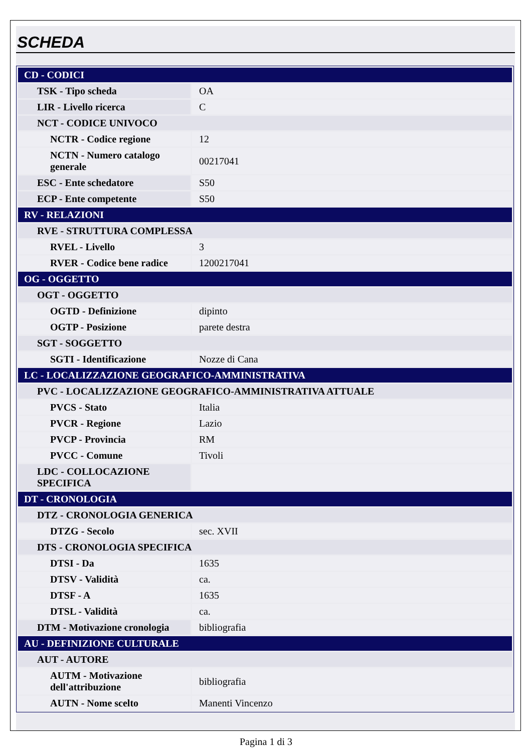SCHEDA
| CD - CODICI | |
| TSK - Tipo scheda | OA |
| LIR - Livello ricerca | C |
| NCT - CODICE UNIVOCO | |
| NCTR - Codice regione | 12 |
| NCTN - Numero catalogo generale | 00217041 |
| ESC - Ente schedatore | S50 |
| ECP - Ente competente | S50 |
| RV - RELAZIONI | |
| RVE - STRUTTURA COMPLESSA | |
| RVEL - Livello | 3 |
| RVER - Codice bene radice | 1200217041 |
| OG - OGGETTO | |
| OGT - OGGETTO | |
| OGTD - Definizione | dipinto |
| OGTP - Posizione | parete destra |
| SGT - SOGGETTO | |
| SGTI - Identificazione | Nozze di Cana |
| LC - LOCALIZZAZIONE GEOGRAFICO-AMMINISTRATIVA | |
| PVC - LOCALIZZAZIONE GEOGRAFICO-AMMINISTRATIVA ATTUALE | |
| PVCS - Stato | Italia |
| PVCR - Regione | Lazio |
| PVCP - Provincia | RM |
| PVCC - Comune | Tivoli |
| LDC - COLLOCAZIONE SPECIFICA | |
| DT - CRONOLOGIA | |
| DTZ - CRONOLOGIA GENERICA | |
| DTZG - Secolo | sec. XVII |
| DTS - CRONOLOGIA SPECIFICA | |
| DTSI - Da | 1635 |
| DTSV - Validità | ca. |
| DTSF - A | 1635 |
| DTSL - Validità | ca. |
| DTM - Motivazione cronologia | bibliografia |
| AU - DEFINIZIONE CULTURALE | |
| AUT - AUTORE | |
| AUTM - Motivazione dell'attribuzione | bibliografia |
| AUTN - Nome scelto | Manenti Vincenzo |
Pagina 1 di 3